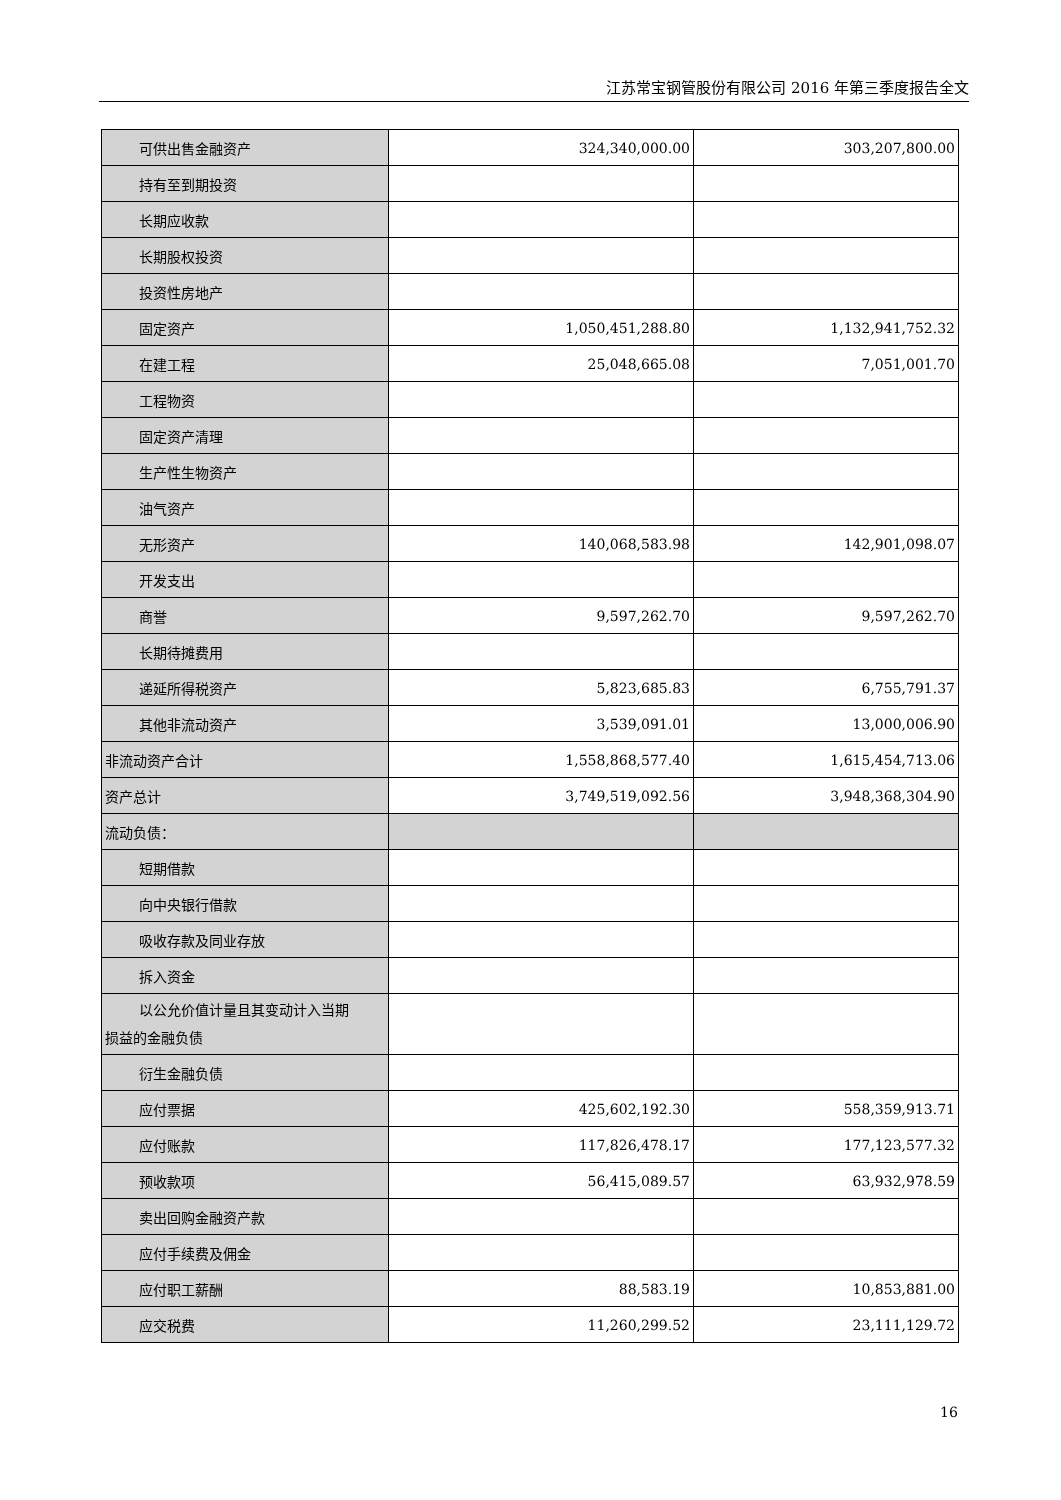江苏常宝钢管股份有限公司 2016 年第三季度报告全文
| 可供出售金融资产 | 324,340,000.00 | 303,207,800.00 |
| 持有至到期投资 | | |
| 长期应收款 | | |
| 长期股权投资 | | |
| 投资性房地产 | | |
| 固定资产 | 1,050,451,288.80 | 1,132,941,752.32 |
| 在建工程 | 25,048,665.08 | 7,051,001.70 |
| 工程物资 | | |
| 固定资产清理 | | |
| 生产性生物资产 | | |
| 油气资产 | | |
| 无形资产 | 140,068,583.98 | 142,901,098.07 |
| 开发支出 | | |
| 商誉 | 9,597,262.70 | 9,597,262.70 |
| 长期待摊费用 | | |
| 递延所得税资产 | 5,823,685.83 | 6,755,791.37 |
| 其他非流动资产 | 3,539,091.01 | 13,000,006.90 |
| 非流动资产合计 | 1,558,868,577.40 | 1,615,454,713.06 |
| 资产总计 | 3,749,519,092.56 | 3,948,368,304.90 |
| 流动负债： | | |
| 短期借款 | | |
| 向中央银行借款 | | |
| 吸收存款及同业存放 | | |
| 拆入资金 | | |
| 以公允价值计量且其变动计入当期 损益的金融负债 | | |
| 衍生金融负债 | | |
| 应付票据 | 425,602,192.30 | 558,359,913.71 |
| 应付账款 | 117,826,478.17 | 177,123,577.32 |
| 预收款项 | 56,415,089.57 | 63,932,978.59 |
| 卖出回购金融资产款 | | |
| 应付手续费及佣金 | | |
| 应付职工薪酬 | 88,583.19 | 10,853,881.00 |
| 应交税费 | 11,260,299.52 | 23,111,129.72 |
16